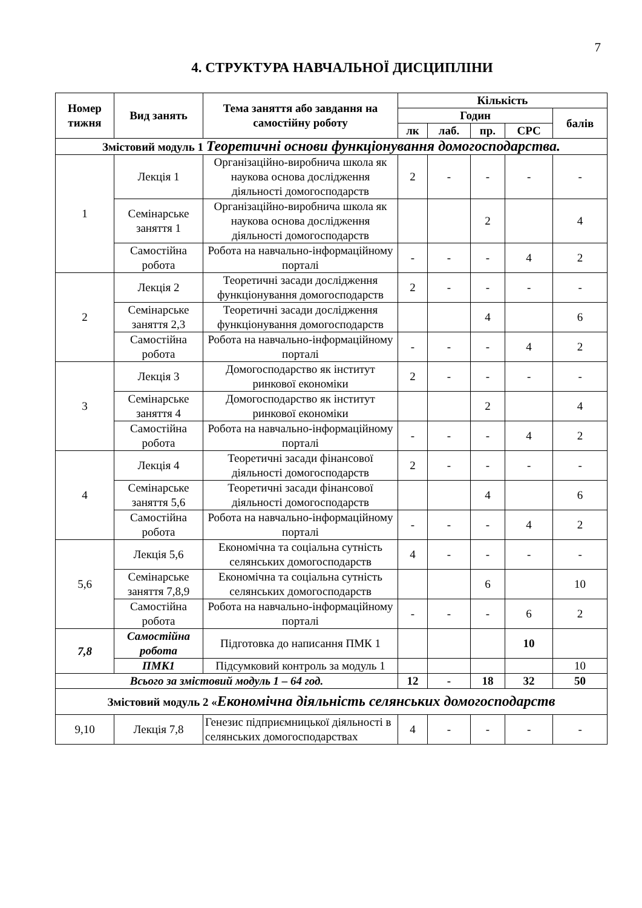7
4. СТРУКТУРА НАВЧАЛЬНОЇ ДИСЦИПЛІНИ
| Номер тижня | Вид занять | Тема заняття або завдання на самостійну роботу | Кількість | | | | |
| --- | --- | --- | --- | --- | --- | --- | --- |
| | | | Годин | | | | балів |
| | | | лк | лаб. | пр. | СРС | |
| Змістовий модуль 1 Теоретичні основи функціонування домогосподарства. | | | | | | | |
| 1 | Лекція 1 | Організаційно-виробнича школа як наукова основа дослідження діяльності домогосподарств | 2 | - | - | - | - |
| | Семінарське заняття 1 | Організаційно-виробнича школа як наукова основа дослідження діяльності домогосподарств | | | 2 | | 4 |
| | Самостійна робота | Робота на навчально-інформаційному порталі | - | - | - | 4 | 2 |
| 2 | Лекція 2 | Теоретичні засади дослідження функціонування домогосподарств | 2 | - | - | - | - |
| | Семінарське заняття 2,3 | Теоретичні засади дослідження функціонування домогосподарств | | | 4 | | 6 |
| | Самостійна робота | Робота на навчально-інформаційному порталі | - | - | - | 4 | 2 |
| 3 | Лекція 3 | Домогосподарство як інститут ринкової економіки | 2 | - | - | - | - |
| | Семінарське заняття 4 | Домогосподарство як інститут ринкової економіки | | | 2 | | 4 |
| | Самостійна робота | Робота на навчально-інформаційному порталі | - | - | - | 4 | 2 |
| 4 | Лекція 4 | Теоретичні засади фінансової діяльності домогосподарств | 2 | - | - | - | - |
| | Семінарське заняття 5,6 | Теоретичні засади фінансової діяльності домогосподарств | | | 4 | | 6 |
| | Самостійна робота | Робота на навчально-інформаційному порталі | - | - | - | 4 | 2 |
| 5,6 | Лекція 5,6 | Економічна та соціальна сутність селянських домогосподарств | 4 | - | - | - | - |
| | Семінарське заняття 7,8,9 | Економічна та соціальна сутність селянських домогосподарств | | | 6 | | 10 |
| | Самостійна робота | Робота на навчально-інформаційному порталі | - | - | - | 6 | 2 |
| 7,8 | Самостійна робота | Підготовка до написання ПМК 1 | | | | 10 | |
| | ПМК1 | Підсумковий контроль за модуль 1 | | | | | 10 |
| Всього за змістовий модуль 1 – 64 год. | | | 12 | - | 18 | 32 | 50 |
| Змістовий модуль 2 « Економічна діяльність селянських домогосподарств | | | | | | | |
| 9,10 | Лекція 7,8 | Генезис підприємницької діяльності в селянських домогосподарствах | 4 | - | - | - | - |